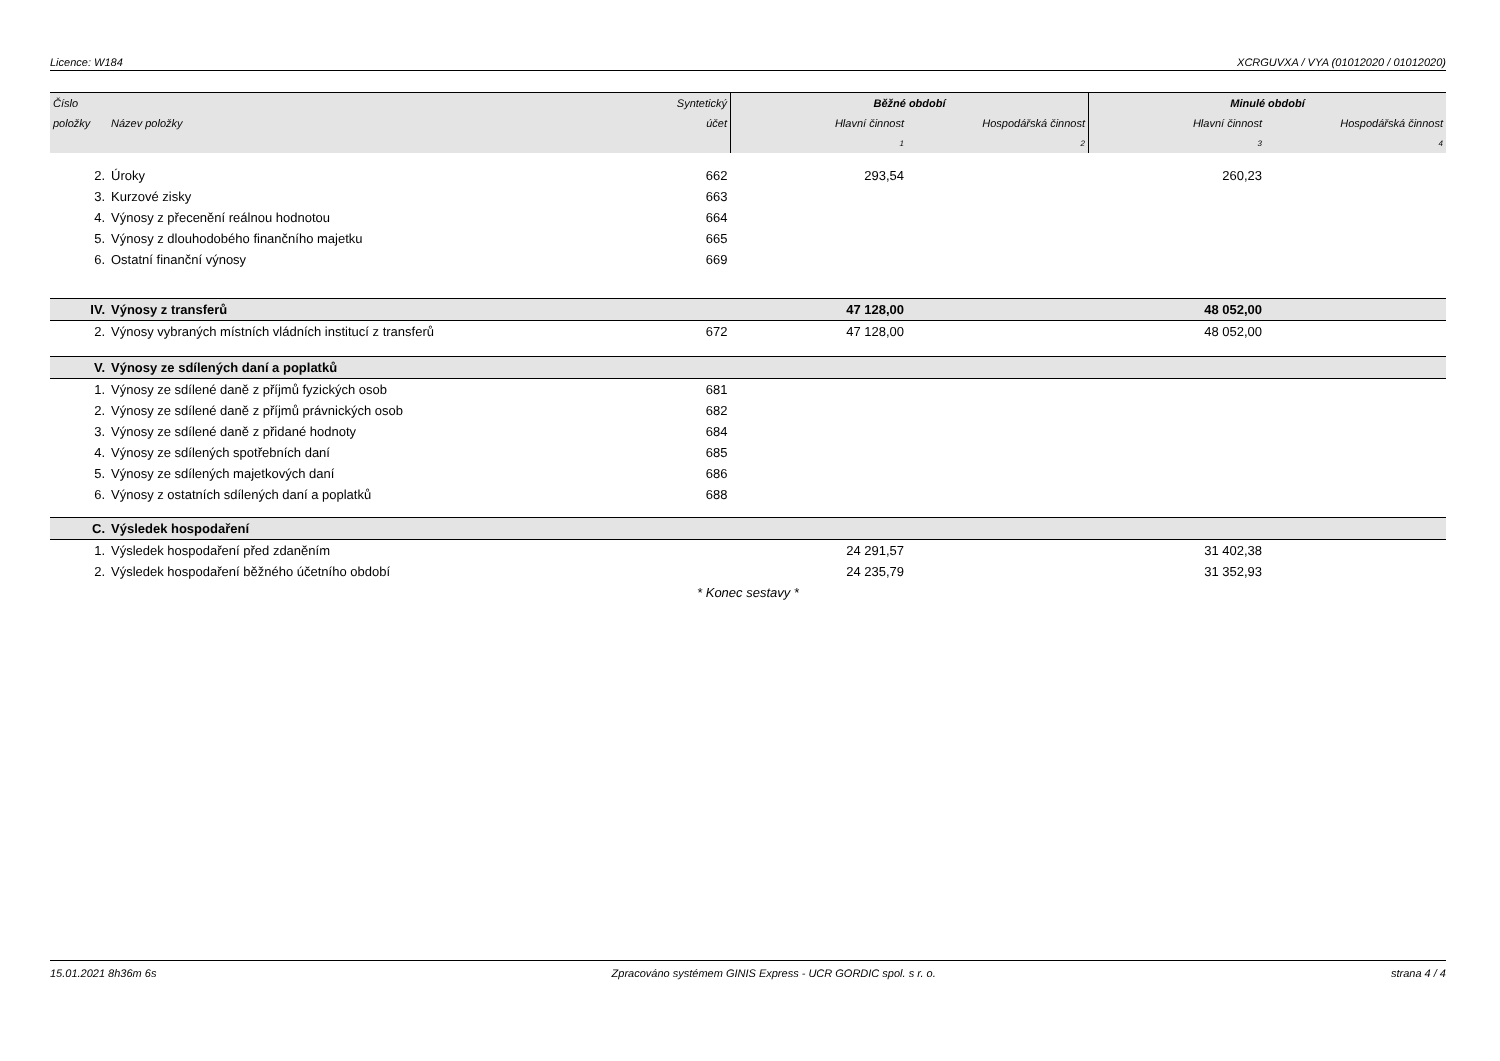Licence: W184 XCRGUVXA / VYA (01012020 / 01012020)
| Číslo | | Syntetický | Běžné období | | Minulé období | |
| --- | --- | --- | --- | --- | --- | --- |
| položky | Název položky | účet | Hlavní činnost | Hospodářská činnost | Hlavní činnost | Hospodářská činnost |
| | | | 1 | 2 | 3 | 4 |
| 2. | Úroky | 662 | 293,54 | | 260,23 | |
| 3. | Kurzové zisky | 663 | | | | |
| 4. | Výnosy z přecenění reálnou hodnotou | 664 | | | | |
| 5. | Výnosy z dlouhodobého finančního majetku | 665 | | | | |
| 6. | Ostatní finanční výnosy | 669 | | | | |
| IV. | Výnosy z transferů | | 47 128,00 | | 48 052,00 | |
| 2. | Výnosy vybraných místních vládních institucí z transferů | 672 | 47 128,00 | | 48 052,00 | |
| V. | Výnosy ze sdílených daní a poplatků | | | | | |
| 1. | Výnosy ze sdílené daně z příjmů fyzických osob | 681 | | | | |
| 2. | Výnosy ze sdílené daně z příjmů právnických osob | 682 | | | | |
| 3. | Výnosy ze sdílené daně z přidané hodnoty | 684 | | | | |
| 4. | Výnosy ze sdílených spotřebních daní | 685 | | | | |
| 5. | Výnosy ze sdílených majetkových daní | 686 | | | | |
| 6. | Výnosy z ostatních sdílených daní a poplatků | 688 | | | | |
| C. | Výsledek hospodaření | | | | | |
| 1. | Výsledek hospodaření před zdaněním | | 24 291,57 | | 31 402,38 | |
| 2. | Výsledek hospodaření běžného účetního období | | 24 235,79 | | 31 352,93 | |
| * Konec sestavy * | | | | | | |
15.01.2021 8h36m 6s Zpracováno systémem GINIS Express - UCR GORDIC spol. s r. o. strana 4 / 4